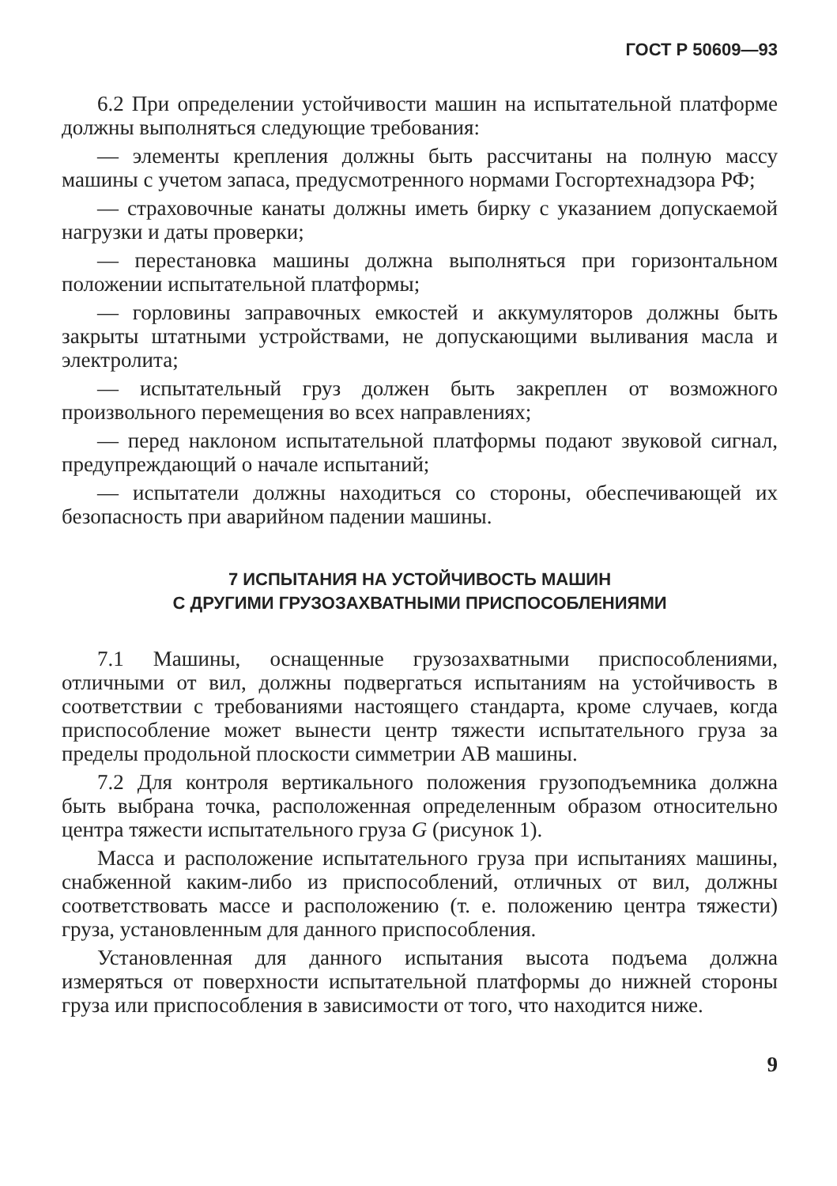ГОСТ Р 50609—93
6.2 При определении устойчивости машин на испытательной платформе должны выполняться следующие требования:
— элементы крепления должны быть рассчитаны на полную массу машины с учетом запаса, предусмотренного нормами Госгортехнадзора РФ;
— страховочные канаты должны иметь бирку с указанием допускаемой нагрузки и даты проверки;
— перестановка машины должна выполняться при горизонтальном положении испытательной платформы;
— горловины заправочных емкостей и аккумуляторов должны быть закрыты штатными устройствами, не допускающими выливания масла и электролита;
— испытательный груз должен быть закреплен от возможного произвольного перемещения во всех направлениях;
— перед наклоном испытательной платформы подают звуковой сигнал, предупреждающий о начале испытаний;
— испытатели должны находиться со стороны, обеспечивающей их безопасность при аварийном падении машины.
7 ИСПЫТАНИЯ НА УСТОЙЧИВОСТЬ МАШИН
С ДРУГИМИ ГРУЗОЗАХВАТНЫМИ ПРИСПОСОБЛЕНИЯМИ
7.1 Машины, оснащенные грузозахватными приспособлениями, отличными от вил, должны подвергаться испытаниям на устойчивость в соответствии с требованиями настоящего стандарта, кроме случаев, когда приспособление может вынести центр тяжести испытательного груза за пределы продольной плоскости симметрии AB машины.
7.2 Для контроля вертикального положения грузоподъемника должна быть выбрана точка, расположенная определенным образом относительно центра тяжести испытательного груза G (рисунок 1).
Масса и расположение испытательного груза при испытаниях машины, снабженной каким-либо из приспособлений, отличных от вил, должны соответствовать массе и расположению (т. е. положению центра тяжести) груза, установленным для данного приспособления.
Установленная для данного испытания высота подъема должна измеряться от поверхности испытательной платформы до нижней стороны груза или приспособления в зависимости от того, что находится ниже.
9